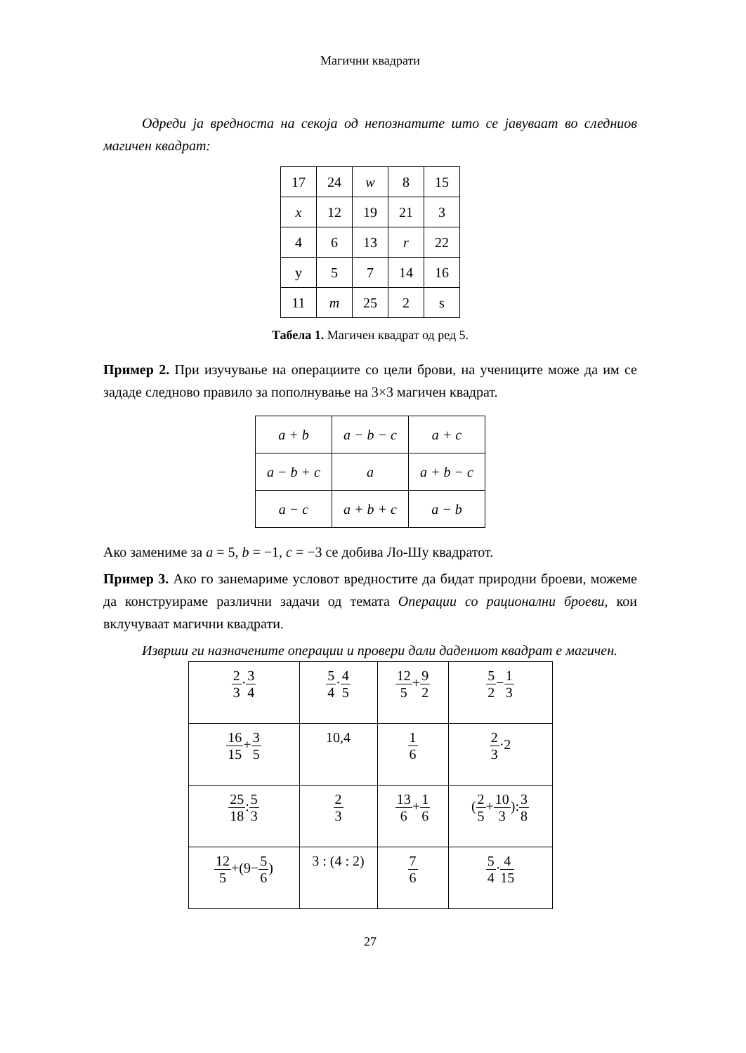Магични квадрати
Одреди ја вредноста на секоја од непознатите што се јавуваат во следниов магичен квадрат:
| 17 | 24 | w | 8 | 15 |
| x | 12 | 19 | 21 | 3 |
| 4 | 6 | 13 | r | 22 |
| y | 5 | 7 | 14 | 16 |
| 11 | m | 25 | 2 | s |
Табела 1. Магичен квадрат од ред 5.
Пример 2. При изучување на операциите со цели брови, на учениците може да им се зададе следново правило за пополнување на 3×3 магичен квадрат.
| a + b | a − b − c | a + c |
| a − b + c | a | a + b − c |
| a − c | a + b + c | a − b |
Ако замениме за a = 5, b = −1, c = −3 се добива Ло-Шу квадратот.
Пример 3. Ако го занемариме условот вредностите да бидат природни броеви, можеме да конструираме различни задачи од темата Операции со рационални броеви, кои вклучуваат магични квадрати.
Изврши ги назначените операции и провери дали дадениот квадрат е магичен.
| 2 3 · 3 4 | 5 4 · 4 5 | 12 5 + 9 2 | 5 2 − 1 3 |
| 16 15 + 3 5 | 10,4 | 1 6 | 2 3 ·2 |
| 25 18 : 5 3 | 2 3 | 13 6 + 1 6 | ( 2 5 + 10 3 ): 3 8 |
| 12 5 +(9− 5 6 ) | 3 : (4 : 2) | 7 6 | 5 4 · 4 15 |
27